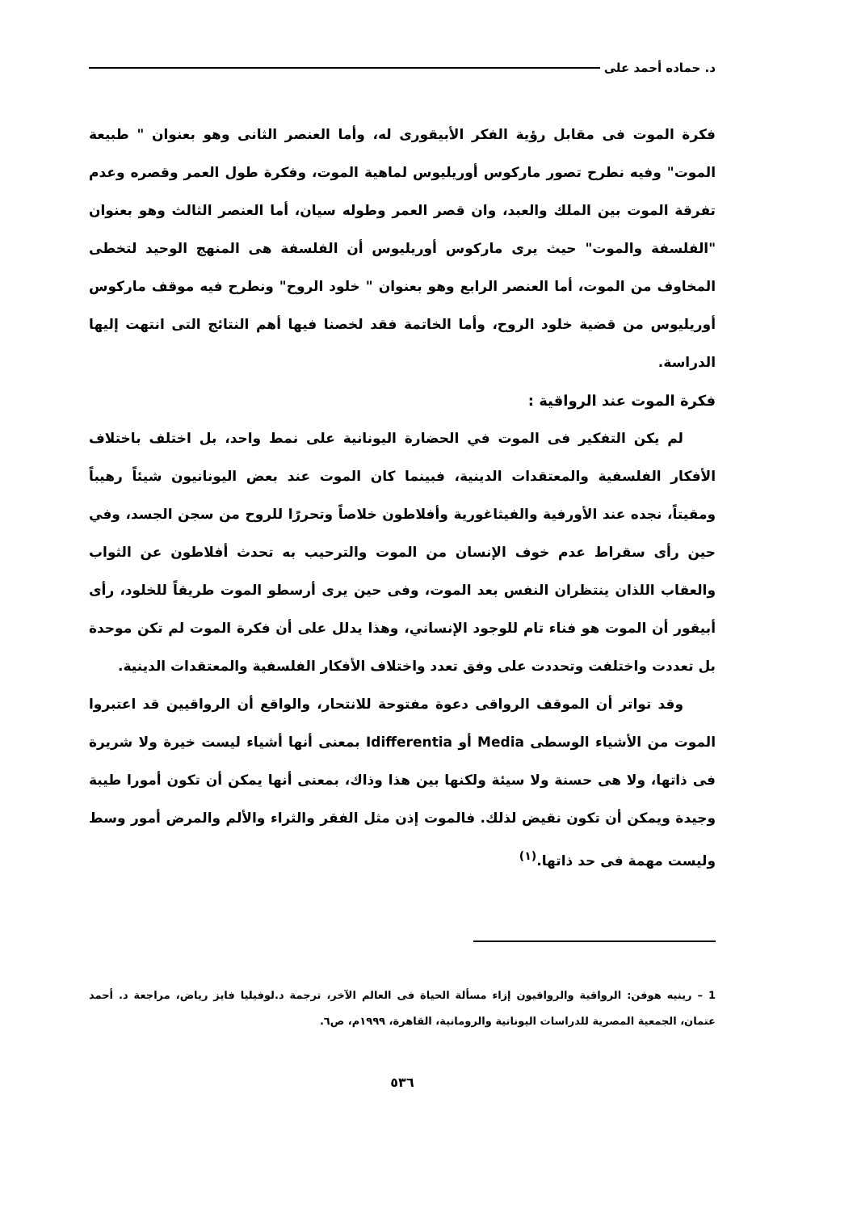د. حماده أحمد على
فكرة الموت فى مقابل رؤية الفكر الأبيقورى له، وأما العنصر الثانى وهو بعنوان " طبيعة الموت" وفيه نطرح تصور ماركوس أوريليوس لماهية الموت، وفكرة طول العمر وقصره وعدم تفرقة الموت بين الملك والعبد، وان قصر العمر وطوله سيان، أما العنصر الثالث وهو بعنوان "الفلسفة والموت" حيث يرى ماركوس أوريليوس أن الفلسفة هى المنهج الوحيد لتخطى المخاوف من الموت، أما العنصر الرابع وهو بعنوان " خلود الروح" ونطرح فيه موقف ماركوس أوريليوس من قضية خلود الروح، وأما الخاتمة فقد لخصنا فيها أهم النتائج التى انتهت إليها الدراسة.
فكرة الموت عند الرواقية :
لم يكن التفكير فى الموت في الحضارة اليونانية على نمط واحد، بل اختلف باختلاف الأفكار الفلسفية والمعتقدات الدينية، فبينما كان الموت عند بعض اليونانيون شيئاً رهيباً ومقيتاً، نجده عند الأورفية والفيثاغورية وأفلاطون خلاصاً وتحررًا للروح من سجن الجسد، وفي حين رأى سقراط عدم خوف الإنسان من الموت والترحيب به تحدث أفلاطون عن الثواب والعقاب اللذان ينتظران النفس بعد الموت، وفى حين يرى أرسطو الموت طريقاً للخلود، رأى أبيقور أن الموت هو فناء تام للوجود الإنساني، وهذا يدلل على أن فكرة الموت لم تكن موحدة بل تعددت واختلفت وتحددت على وفق تعدد واختلاف الأفكار الفلسفية والمعتقدات الدينية.
وقد تواتر أن الموقف الرواقى دعوة مفتوحة للانتحار، والواقع أن الرواقيين قد اعتبروا الموت من الأشياء الوسطى Media أو Idifferentia بمعنى أنها أشياء ليست خيرة ولا شريرة فى ذاتها، ولا هى حسنة ولا سيئة ولكنها بين هذا وذاك، بمعنى أنها يمكن أن تكون أمورا طيبة وجيدة ويمكن أن تكون نقيض لذلك. فالموت إذن مثل الفقر والثراء والألم والمرض أمور وسط وليست مهمة فى حد ذاتها.<sup>(١)</sup>
1 – رينيه هوفن: الرواقية والرواقيون إزاء مسألة الحياة فى العالم الآخر، ترجمة د.لوفيليا فايز رياض، مراجعة د. أحمد عتمان، الجمعية المصرية للدراسات اليونانية والرومانية، القاهرة، ١٩٩٩م، ص٦.
٥٣٦